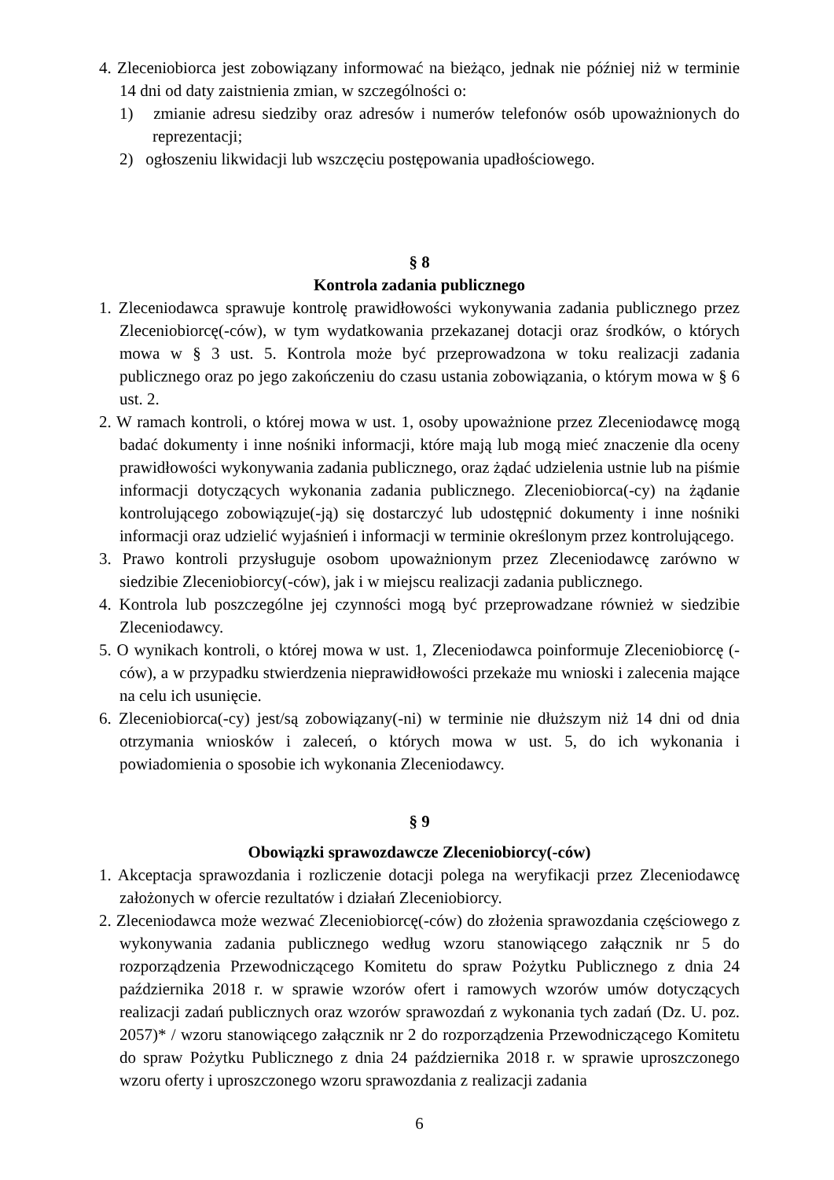4. Zleceniobiorca jest zobowiązany informować na bieżąco, jednak nie później niż w terminie 14 dni od daty zaistnienia zmian, w szczególności o:
1) zmianie adresu siedziby oraz adresów i numerów telefonów osób upoważnionych do reprezentacji;
2) ogłoszeniu likwidacji lub wszczęciu postępowania upadłościowego.
§ 8
Kontrola zadania publicznego
1. Zleceniodawca sprawuje kontrolę prawidłowości wykonywania zadania publicznego przez Zleceniobiorcę(-ców), w tym wydatkowania przekazanej dotacji oraz środków, o których mowa w § 3 ust. 5. Kontrola może być przeprowadzona w toku realizacji zadania publicznego oraz po jego zakończeniu do czasu ustania zobowiązania, o którym mowa w § 6 ust. 2.
2. W ramach kontroli, o której mowa w ust. 1, osoby upoważnione przez Zleceniodawcę mogą badać dokumenty i inne nośniki informacji, które mają lub mogą mieć znaczenie dla oceny prawidłowości wykonywania zadania publicznego, oraz żądać udzielenia ustnie lub na piśmie informacji dotyczących wykonania zadania publicznego. Zleceniobiorca(-cy) na żądanie kontrolującego zobowiązuje(-ją) się dostarczyć lub udostępnić dokumenty i inne nośniki informacji oraz udzielić wyjaśnień i informacji w terminie określonym przez kontrolującego.
3. Prawo kontroli przysługuje osobom upoważnionym przez Zleceniodawcę zarówno w siedzibie Zleceniobiorcy(-ców), jak i w miejscu realizacji zadania publicznego.
4. Kontrola lub poszczególne jej czynności mogą być przeprowadzane również w siedzibie Zleceniodawcy.
5. O wynikach kontroli, o której mowa w ust. 1, Zleceniodawca poinformuje Zleceniobiorcę (-ców), a w przypadku stwierdzenia nieprawidłowości przekaże mu wnioski i zalecenia mające na celu ich usunięcie.
6. Zleceniobiorca(-cy) jest/są zobowiązany(-ni) w terminie nie dłuższym niż 14 dni od dnia otrzymania wniosków i zaleceń, o których mowa w ust. 5, do ich wykonania i powiadomienia o sposobie ich wykonania Zleceniodawcy.
§ 9
Obowiązki sprawozdawcze Zleceniobiorcy(-ców)
1. Akceptacja sprawozdania i rozliczenie dotacji polega na weryfikacji przez Zleceniodawcę założonych w ofercie rezultatów i działań Zleceniobiorcy.
2. Zleceniodawca może wezwać Zleceniobiorcę(-ców) do złożenia sprawozdania częściowego z wykonywania zadania publicznego według wzoru stanowiącego załącznik nr 5 do rozporządzenia Przewodniczącego Komitetu do spraw Pożytku Publicznego z dnia 24 października 2018 r. w sprawie wzorów ofert i ramowych wzorów umów dotyczących realizacji zadań publicznych oraz wzorów sprawozdań z wykonania tych zadań (Dz. U. poz. 2057)* / wzoru stanowiącego załącznik nr 2 do rozporządzenia Przewodniczącego Komitetu do spraw Pożytku Publicznego z dnia 24 października 2018 r. w sprawie uproszczonego wzoru oferty i uproszczonego wzoru sprawozdania z realizacji zadania
6